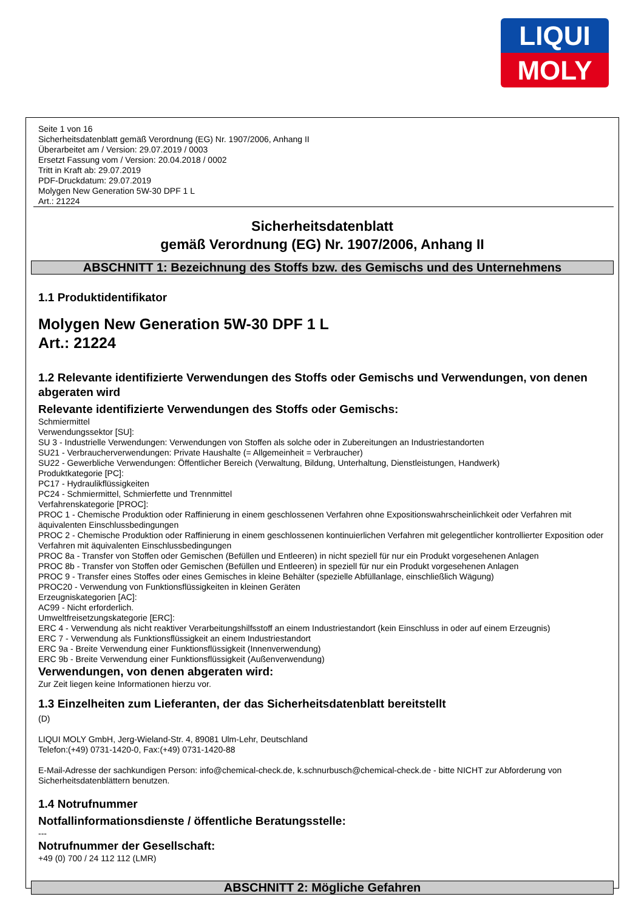LIQUI
MOLY
Seite 1 von 16
Sicherheitsdatenblatt gemäß Verordnung (EG) Nr. 1907/2006, Anhang II
Überarbeitet am / Version: 29.07.2019 / 0003
Ersetzt Fassung vom / Version: 20.04.2018 / 0002
Tritt in Kraft ab: 29.07.2019
PDF-Druckdatum: 29.07.2019
Molygen New Generation 5W-30 DPF 1 L
Art.: 21224
Sicherheitsdatenblatt
gemäß Verordnung (EG) Nr. 1907/2006, Anhang II
ABSCHNITT 1: Bezeichnung des Stoffs bzw. des Gemischs und des Unternehmens
1.1 Produktidentifikator
Molygen New Generation 5W-30 DPF 1 L
Art.: 21224
1.2 Relevante identifizierte Verwendungen des Stoffs oder Gemischs und Verwendungen, von denen abgeraten wird
Relevante identifizierte Verwendungen des Stoffs oder Gemischs:
Schmiermittel
Verwendungssektor [SU]:
SU 3 - Industrielle Verwendungen: Verwendungen von Stoffen als solche oder in Zubereitungen an Industriestandorten
SU21 - Verbraucherverwendungen: Private Haushalte (= Allgemeinheit = Verbraucher)
SU22 - Gewerbliche Verwendungen: Öffentlicher Bereich (Verwaltung, Bildung, Unterhaltung, Dienstleistungen, Handwerk)
Produktkategorie [PC]:
PC17 - Hydraulikflüssigkeiten
PC24 - Schmiermittel, Schmierfette und Trennmittel
Verfahrenskategorie [PROC]:
PROC 1 - Chemische Produktion oder Raffinierung in einem geschlossenen Verfahren ohne Expositionswahrscheinlichkeit oder Verfahren mit äquivalenten Einschlussbedingungen
PROC 2 - Chemische Produktion oder Raffinierung in einem geschlossenen kontinuierlichen Verfahren mit gelegentlicher kontrollierter Exposition oder Verfahren mit äquivalenten Einschlussbedingungen
PROC 8a - Transfer von Stoffen oder Gemischen (Befüllen und Entleeren) in nicht speziell für nur ein Produkt vorgesehenen Anlagen
PROC 8b - Transfer von Stoffen oder Gemischen (Befüllen und Entleeren) in speziell für nur ein Produkt vorgesehenen Anlagen
PROC 9 - Transfer eines Stoffes oder eines Gemisches in kleine Behälter (spezielle Abfüllanlage, einschließlich Wägung)
PROC20 - Verwendung von Funktionsflüssigkeiten in kleinen Geräten
Erzeugniskategorien [AC]:
AC99 - Nicht erforderlich.
Umweltfreisetzungskategorie [ERC]:
ERC 4 - Verwendung als nicht reaktiver Verarbeitungshilfsstoff an einem Industriestandort (kein Einschluss in oder auf einem Erzeugnis)
ERC 7 - Verwendung als Funktionsflüssigkeit an einem Industriestandort
ERC 9a - Breite Verwendung einer Funktionsflüssigkeit (Innenverwendung)
ERC 9b - Breite Verwendung einer Funktionsflüssigkeit (Außenverwendung)
Verwendungen, von denen abgeraten wird:
Zur Zeit liegen keine Informationen hierzu vor.
1.3 Einzelheiten zum Lieferanten, der das Sicherheitsdatenblatt bereitstellt
(D)
LIQUI MOLY GmbH, Jerg-Wieland-Str. 4, 89081 Ulm-Lehr, Deutschland
Telefon:(+49) 0731-1420-0, Fax:(+49) 0731-1420-88
E-Mail-Adresse der sachkundigen Person: info@chemical-check.de, k.schnurbusch@chemical-check.de - bitte NICHT zur Abforderung von Sicherheitsdatenblättern benutzen.
1.4 Notrufnummer
Notfallinformationsdienste / öffentliche Beratungsstelle:
---
Notrufnummer der Gesellschaft:
+49 (0) 700 / 24 112 112 (LMR)
ABSCHNITT 2: Mögliche Gefahren